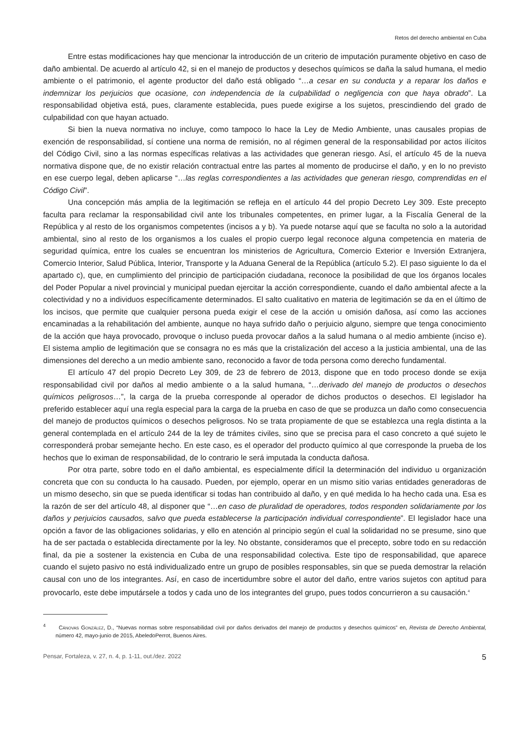Retos del derecho ambiental en Cuba
Entre estas modificaciones hay que mencionar la introducción de un criterio de imputación puramente objetivo en caso de daño ambiental. De acuerdo al artículo 42, si en el manejo de productos y desechos químicos se daña la salud humana, el medio ambiente o el patrimonio, el agente productor del daño está obligado “…a cesar en su conducta y a reparar los daños e indemnizar los perjuicios que ocasione, con independencia de la culpabilidad o negligencia con que haya obrado”. La responsabilidad objetiva está, pues, claramente establecida, pues puede exigirse a los sujetos, prescindiendo del grado de culpabilidad con que hayan actuado.
Si bien la nueva normativa no incluye, como tampoco lo hace la Ley de Medio Ambiente, unas causales propias de exención de responsabilidad, sí contiene una norma de remisión, no al régimen general de la responsabilidad por actos ilícitos del Código Civil, sino a las normas específicas relativas a las actividades que generan riesgo. Así, el artículo 45 de la nueva normativa dispone que, de no existir relación contractual entre las partes al momento de producirse el daño, y en lo no previsto en ese cuerpo legal, deben aplicarse “…las reglas correspondientes a las actividades que generan riesgo, comprendidas en el Código Civil”.
Una concepción más amplia de la legitimación se refleja en el artículo 44 del propio Decreto Ley 309. Este precepto faculta para reclamar la responsabilidad civil ante los tribunales competentes, en primer lugar, a la Fiscalía General de la República y al resto de los organismos competentes (incisos a y b). Ya puede notarse aquí que se faculta no solo a la autoridad ambiental, sino al resto de los organismos a los cuales el propio cuerpo legal reconoce alguna competencia en materia de seguridad química, entre los cuales se encuentran los ministerios de Agricultura, Comercio Exterior e Inversión Extranjera, Comercio Interior, Salud Pública, Interior, Transporte y la Aduana General de la República (artículo 5.2). El paso siguiente lo da el apartado c), que, en cumplimiento del principio de participación ciudadana, reconoce la posibilidad de que los órganos locales del Poder Popular a nivel provincial y municipal puedan ejercitar la acción correspondiente, cuando el daño ambiental afecte a la colectividad y no a individuos específicamente determinados. El salto cualitativo en materia de legitimación se da en el último de los incisos, que permite que cualquier persona pueda exigir el cese de la acción u omisión dañosa, así como las acciones encaminadas a la rehabilitación del ambiente, aunque no haya sufrido daño o perjuicio alguno, siempre que tenga conocimiento de la acción que haya provocado, provoque o incluso pueda provocar daños a la salud humana o al medio ambiente (inciso e). El sistema amplio de legitimación que se consagra no es más que la cristalización del acceso a la justicia ambiental, una de las dimensiones del derecho a un medio ambiente sano, reconocido a favor de toda persona como derecho fundamental.
El artículo 47 del propio Decreto Ley 309, de 23 de febrero de 2013, dispone que en todo proceso donde se exija responsabilidad civil por daños al medio ambiente o a la salud humana, “…derivado del manejo de productos o desechos químicos peligrosos…”, la carga de la prueba corresponde al operador de dichos productos o desechos. El legislador ha preferido establecer aquí una regla especial para la carga de la prueba en caso de que se produzca un daño como consecuencia del manejo de productos químicos o desechos peligrosos. No se trata propiamente de que se establezca una regla distinta a la general contemplada en el artículo 244 de la ley de trámites civiles, sino que se precisa para el caso concreto a qué sujeto le corresponderá probar semejante hecho. En este caso, es el operador del producto químico al que corresponde la prueba de los hechos que lo eximan de responsabilidad, de lo contrario le será imputada la conducta dañosa.
Por otra parte, sobre todo en el daño ambiental, es especialmente difícil la determinación del individuo u organización concreta que con su conducta lo ha causado. Pueden, por ejemplo, operar en un mismo sitio varias entidades generadoras de un mismo desecho, sin que se pueda identificar si todas han contribuido al daño, y en qué medida lo ha hecho cada una. Esa es la razón de ser del artículo 48, al disponer que “…en caso de pluralidad de operadores, todos responden solidariamente por los daños y perjuicios causados, salvo que pueda establecerse la participación individual correspondiente”. El legislador hace una opción a favor de las obligaciones solidarias, y ello en atención al principio según el cual la solidaridad no se presume, sino que ha de ser pactada o establecida directamente por la ley. No obstante, consideramos que el precepto, sobre todo en su redacción final, da pie a sostener la existencia en Cuba de una responsabilidad colectiva. Este tipo de responsabilidad, que aparece cuando el sujeto pasivo no está individualizado entre un grupo de posibles responsables, sin que se pueda demostrar la relación causal con uno de los integrantes. Así, en caso de incertidumbre sobre el autor del daño, entre varios sujetos con aptitud para provocarlo, este debe imputársele a todos y cada uno de los integrantes del grupo, pues todos concurrieron a su causación.<sup>4</sup>
<sup>4</sup> Cánovas González, D., “Nuevas normas sobre responsabilidad civil por daños derivados del manejo de productos y desechos químicos” en, Revista de Derecho Ambiental, número 42, mayo-junio de 2015, AbeledoPerrot, Buenos Aires.
Pensar, Fortaleza, v. 27, n. 4, p. 1-11, out./dez. 2022 5